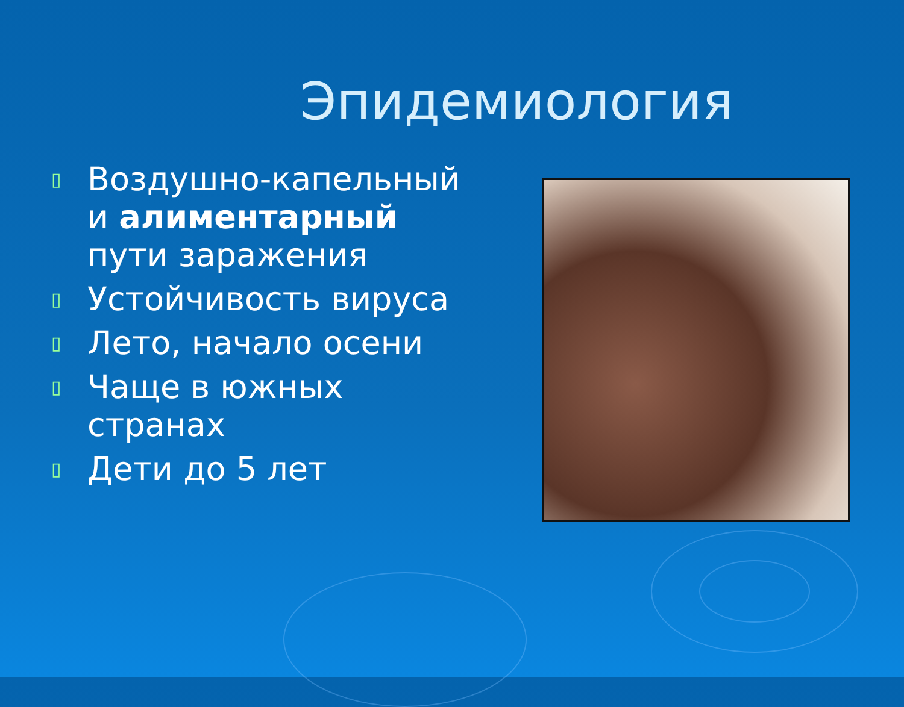Эпидемиология
▯ Воздушно-капельный и алиментарный пути заражения
▯ Устойчивость вируса
▯ Лето, начало осени
▯ Чаще в южных странах
▯ Дети до 5 лет